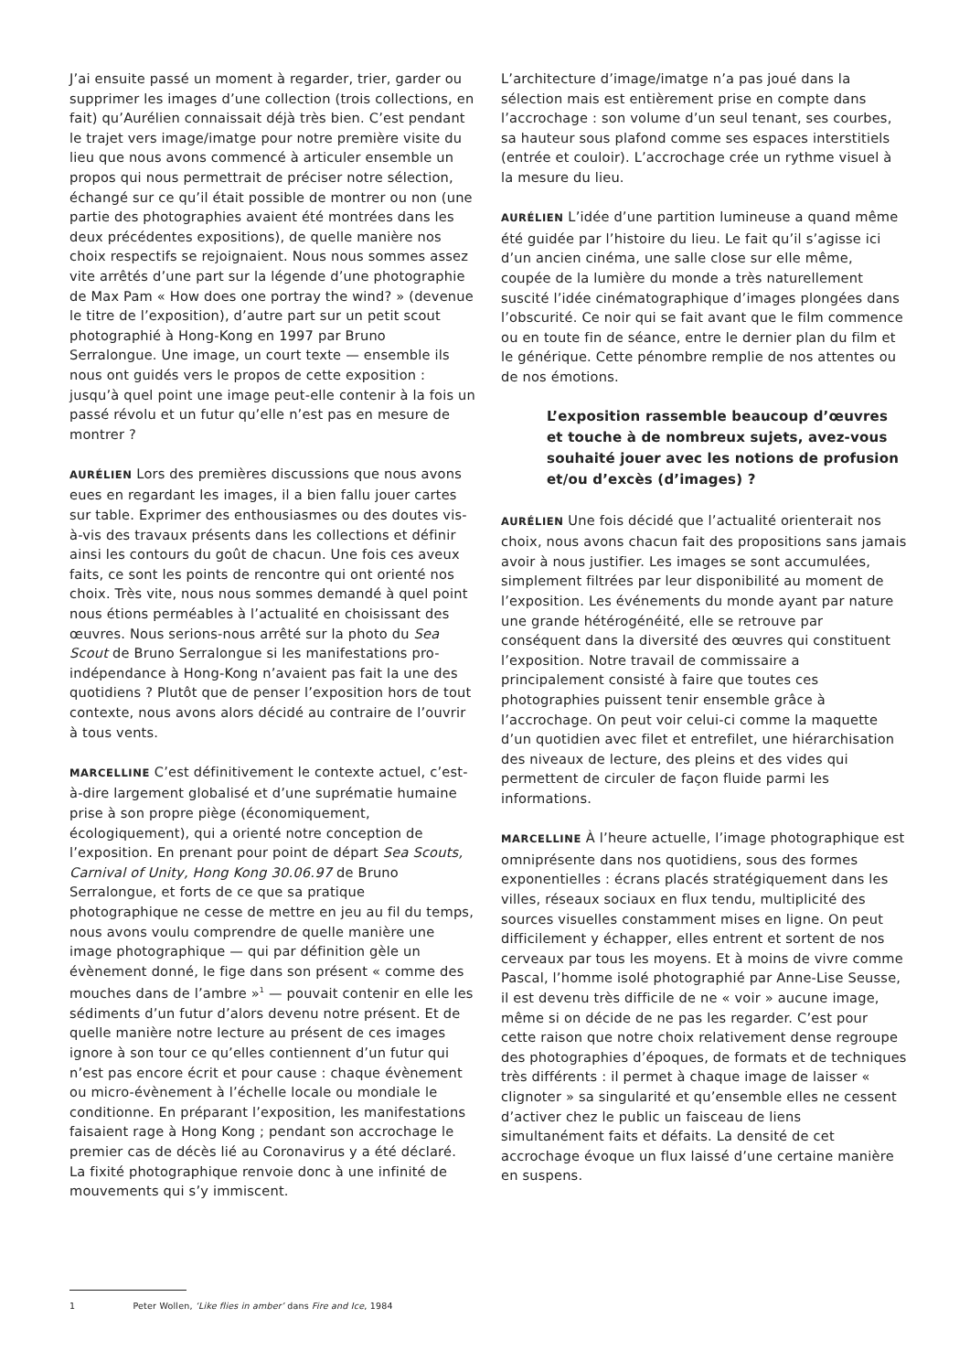J’ai ensuite passé un moment à regarder, trier, garder ou supprimer les images d’une collection (trois collections, en fait) qu’Aurélien connaissait déjà très bien. C’est pendant le trajet vers image/imatge pour notre première visite du lieu que nous avons commencé à articuler ensemble un propos qui nous permettrait de préciser notre sélection, échangé sur ce qu’il était possible de montrer ou non (une partie des photographies avaient été montrées dans les deux précédentes expositions), de quelle manière nos choix respectifs se rejoignaient. Nous nous sommes assez vite arrêtés d’une part sur la légende d’une photographie de Max Pam « How does one portray the wind? » (devenue le titre de l’exposition), d’autre part sur un petit scout photographié à Hong-Kong en 1997 par Bruno Serralongue. Une image, un court texte — ensemble ils nous ont guidés vers le propos de cette exposition : jusqu’à quel point une image peut-elle contenir à la fois un passé révolu et un futur qu’elle n’est pas en mesure de montrer ?
AURÉLIEN Lors des premières discussions que nous avons eues en regardant les images, il a bien fallu jouer cartes sur table. Exprimer des enthousiasmes ou des doutes vis-à-vis des travaux présents dans les collections et définir ainsi les contours du goût de chacun. Une fois ces aveux faits, ce sont les points de rencontre qui ont orienté nos choix. Très vite, nous nous sommes demandé à quel point nous étions perméables à l’actualité en choisissant des œuvres. Nous serions-nous arrêté sur la photo du Sea Scout de Bruno Serralongue si les manifestations pro-indépendance à Hong-Kong n’avaient pas fait la une des quotidiens ? Plutôt que de penser l’exposition hors de tout contexte, nous avons alors décidé au contraire de l’ouvrir à tous vents.
MARCELLINE C’est définitivement le contexte actuel, c’est-à-dire largement globalisé et d’une suprématie humaine prise à son propre piège (économiquement, écologiquement), qui a orienté notre conception de l’exposition. En prenant pour point de départ Sea Scouts, Carnival of Unity, Hong Kong 30.06.97 de Bruno Serralongue, et forts de ce que sa pratique photographique ne cesse de mettre en jeu au fil du temps, nous avons voulu comprendre de quelle manière une image photographique — qui par définition gèle un évènement donné, le fige dans son présent « comme des mouches dans de l’ambre »<sup>1</sup> — pouvait contenir en elle les sédiments d’un futur d’alors devenu notre présent. Et de quelle manière notre lecture au présent de ces images ignore à son tour ce qu’elles contiennent d’un futur qui n’est pas encore écrit et pour cause : chaque évènement ou micro-évènement à l’échelle locale ou mondiale le conditionne. En préparant l’exposition, les manifestations faisaient rage à Hong Kong ; pendant son accrochage le premier cas de décès lié au Coronavirus y a été déclaré. La fixité photographique renvoie donc à une infinité de mouvements qui s’y immiscent.
L’architecture d’image/imatge n’a pas joué dans la sélection mais est entièrement prise en compte dans l’accrochage : son volume d’un seul tenant, ses courbes, sa hauteur sous plafond comme ses espaces interstitiels (entrée et couloir). L’accrochage crée un rythme visuel à la mesure du lieu.
AURÉLIEN L’idée d’une partition lumineuse a quand même été guidée par l’histoire du lieu. Le fait qu’il s’agisse ici d’un ancien cinéma, une salle close sur elle même, coupée de la lumière du monde a très naturellement suscité l’idée cinématographique d’images plongées dans l’obscurité. Ce noir qui se fait avant que le film commence ou en toute fin de séance, entre le dernier plan du film et le générique. Cette pénombre remplie de nos attentes ou de nos émotions.
L’exposition rassemble beaucoup d’œuvres et touche à de nombreux sujets, avez-vous souhaité jouer avec les notions de profusion et/ou d’excès (d’images) ?
AURÉLIEN Une fois décidé que l’actualité orienterait nos choix, nous avons chacun fait des propositions sans jamais avoir à nous justifier. Les images se sont accumulées, simplement filtrées par leur disponibilité au moment de l’exposition. Les événements du monde ayant par nature une grande hétérogénéité, elle se retrouve par conséquent dans la diversité des œuvres qui constituent l’exposition. Notre travail de commissaire a principalement consisté à faire que toutes ces photographies puissent tenir ensemble grâce à l’accrochage. On peut voir celui-ci comme la maquette d’un quotidien avec filet et entrefilet, une hiérarchisation des niveaux de lecture, des pleins et des vides qui permettent de circuler de façon fluide parmi les informations.
MARCELLINE À l’heure actuelle, l’image photographique est omniprésente dans nos quotidiens, sous des formes exponentielles : écrans placés stratégiquement dans les villes, réseaux sociaux en flux tendu, multiplicité des sources visuelles constamment mises en ligne. On peut difficilement y échapper, elles entrent et sortent de nos cerveaux par tous les moyens. Et à moins de vivre comme Pascal, l’homme isolé photographié par Anne-Lise Seusse, il est devenu très difficile de ne « voir » aucune image, même si on décide de ne pas les regarder. C’est pour cette raison que notre choix relativement dense regroupe des photographies d’époques, de formats et de techniques très différents : il permet à chaque image de laisser « clignoter » sa singularité et qu’ensemble elles ne cessent d’activer chez le public un faisceau de liens simultanément faits et défaits. La densité de cet accrochage évoque un flux laissé d’une certaine manière en suspens.
1 Peter Wollen, ‘Like flies in amber’ dans Fire and Ice, 1984